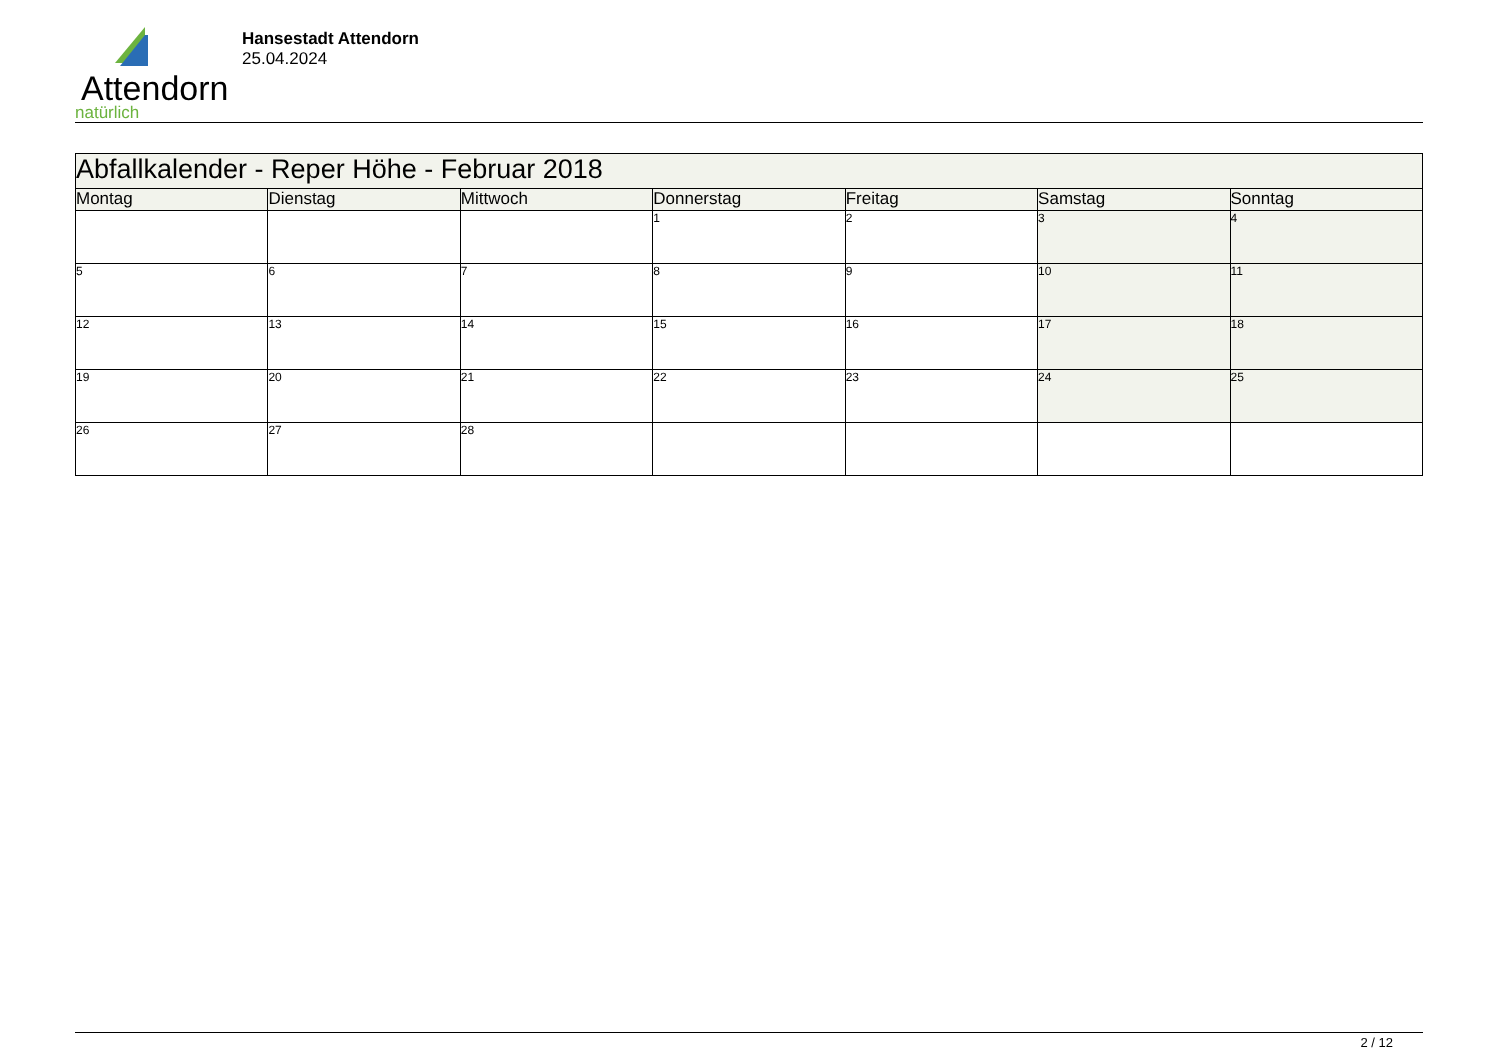Attendorn
natürlich
Hansestadt Attendorn
25.04.2024
| Abfallkalender - Reper Höhe - Februar 2018 | | | | | | |
| Montag | Dienstag | Mittwoch | Donnerstag | Freitag | Samstag | Sonntag |
| | | | 1 | 2 | 3 | 4 |
| 5 | 6 | 7 | 8 | 9 | 10 | 11 |
| 12 | 13 | 14 | 15 | 16 | 17 | 18 |
| 19 | 20 | 21 | 22 | 23 | 24 | 25 |
| 26 | 27 | 28 | | | | |
2 / 12